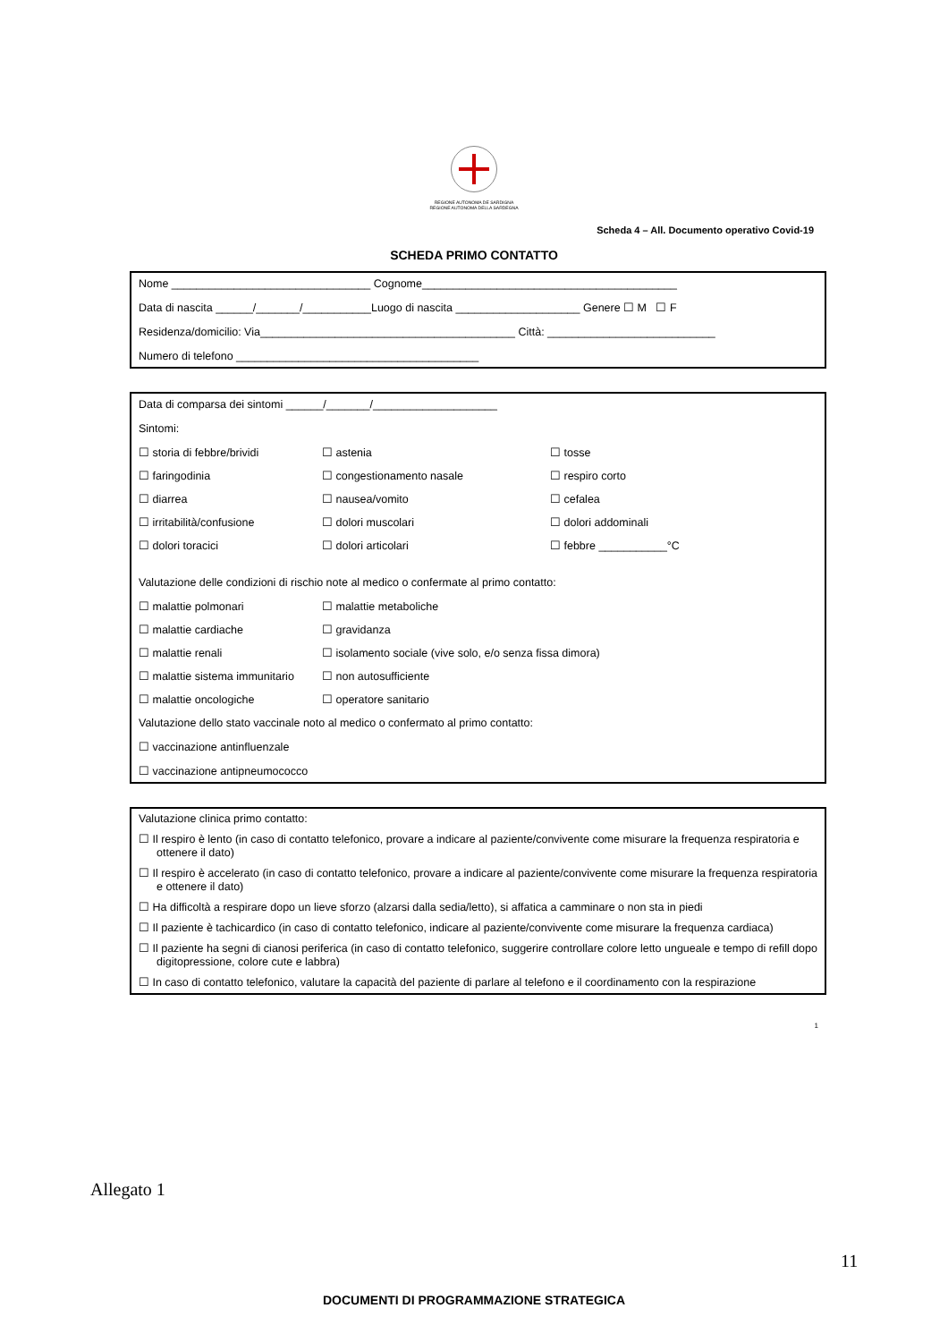REGIONE AUTONOMA DE SARDIGNA
REGIONE AUTONOMA DELLA SARDEGNA
Scheda 4 – All. Documento operativo Covid-19
SCHEDA PRIMO CONTATTO
Nome ________________________________ Cognome_________________________________________
Data di nascita ______/_______/___________Luogo di nascita ____________________ Genere ☐ M ☐ F
Residenza/domicilio: Via_________________________________________ Città: ___________________________
Numero di telefono _______________________________________
Data di comparsa dei sintomi ______/_______/____________________
Sintomi:
☐ storia di febbre/brividi ☐ astenia ☐ tosse
☐ faringodinia ☐ congestionamento nasale ☐ respiro corto
☐ diarrea ☐ nausea/vomito ☐ cefalea
☐ irritabilità/confusione ☐ dolori muscolari ☐ dolori addominali
☐ dolori toracici ☐ dolori articolari ☐ febbre ___________°C
Valutazione delle condizioni di rischio note al medico o confermate al primo contatto:
☐ malattie polmonari ☐ malattie metaboliche
☐ malattie cardiache ☐ gravidanza
☐ malattie renali ☐ isolamento sociale (vive solo, e/o senza fissa dimora)
☐ malattie sistema immunitario ☐ non autosufficiente
☐ malattie oncologiche ☐ operatore sanitario
Valutazione dello stato vaccinale noto al medico o confermato al primo contatto:
☐ vaccinazione antinfluenzale
☐ vaccinazione antipneumococco
Valutazione clinica primo contatto:
☐ Il respiro è lento (in caso di contatto telefonico, provare a indicare al paziente/convivente come misurare la frequenza respiratoria e ottenere il dato)
☐ Il respiro è accelerato (in caso di contatto telefonico, provare a indicare al paziente/convivente come misurare la frequenza respiratoria e ottenere il dato)
☐ Ha difficoltà a respirare dopo un lieve sforzo (alzarsi dalla sedia/letto), si affatica a camminare o non sta in piedi
☐ Il paziente è tachicardico (in caso di contatto telefonico, indicare al paziente/convivente come misurare la frequenza cardiaca)
☐ Il paziente ha segni di cianosi periferica (in caso di contatto telefonico, suggerire controllare colore letto ungueale e tempo di refill dopo digitopressione, colore cute e labbra)
☐ In caso di contatto telefonico, valutare la capacità del paziente di parlare al telefono e il coordinamento con la respirazione
1
Allegato 1
11
DOCUMENTI DI PROGRAMMAZIONE STRATEGICA